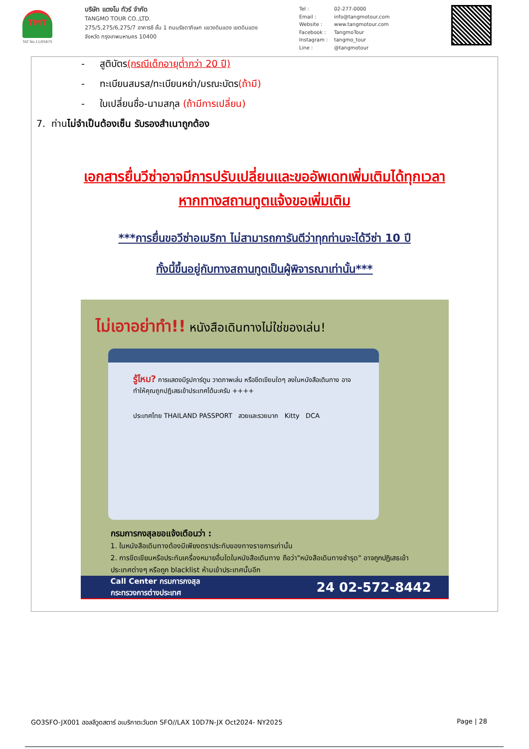TMT
TAT No.11/05875
บริษัท แตงโม ทัวร์ จำกัด
TANGMO TOUR CO.,LTD.
275/5,275/6,275/7 อาคารซี ชั้น 1 ถนนรัชดาภิเษก แขวงดินแดง เขตดินแดง
จังหวัด กรุงเทพมหานคร 10400
Tel : 02-277-0000
Email : info@tangmotour.com
Website : www.tangmotour.com
Facebook : TangmoTour
Instagram : tangmo_tour
Line : @tangmotour
- สูติบัตร(กรณีเด็กอายุต่ำกว่า 20 ปี)
- ทะเบียนสมรส/ทะเบียนหย่า/มรณะบัตร(ถ้ามี)
- ใบเปลี่ยนชื่อ-นามสกุล (ถ้ามีการเปลี่ยน)
7. ท่านไม่จำเป็นต้องเซ็น รับรองสำเนาถูกต้อง
เอกสารยื่นวีซ่าอาจมีการปรับเปลี่ยนและขออัพเดทเพิ่มเติมได้ทุกเวลา
หากทางสถานทูตแจ้งขอเพิ่มเติม
***การยื่นขอวีซ่าอเมริกา ไม่สามารถการันตีว่าทุกท่านจะได้วีซ่า 10 ปี
ทั้งนี้ขึ้นอยู่กับทางสถานทูตเป็นผู้พิจารณาเท่านั้น***
ไม่เอาอย่าทำ!! หนังสือเดินทางไม่ใช่ของเล่น!
รู้ไหม? การแสดงมีรูปการ์ตูน วาดภาพเล่น หรือขีดเขียนใดๆ ลงในหนังสือเดินทาง อาจทำให้คุณถูกปฏิเสธเข้าประเทศได้นะครับ ++++
ประเทศไทย THAILAND PASSPORT สวยและรวยมาก Kitty DCA
กรมการกงสุลขอแจ้งเตือนว่า :
1. ในหนังสือเดินทางต้องมีเพียงตราประทับของทางราชการเท่านั้น
2. การขีดเขียนหรือประทับเครื่องหมายอื่นใดในหนังสือเดินทาง ถือว่า"หนังสือเดินทางชำรุด" อาจถูกปฏิเสธเข้าประเทศต่างๆ หรือถูก blacklist ห้ามเข้าประเทศนั้นอีก
Call Center กรมการกงสุล
กระทรวงการต่างประเทศ 24 02-572-8442
GO3SFO-JX001 ฮอลลีวูดสตาร์ อเมริกาตะวันตก SFO//LAX 10D7N-JX Oct2024- NY2025 Page | 28